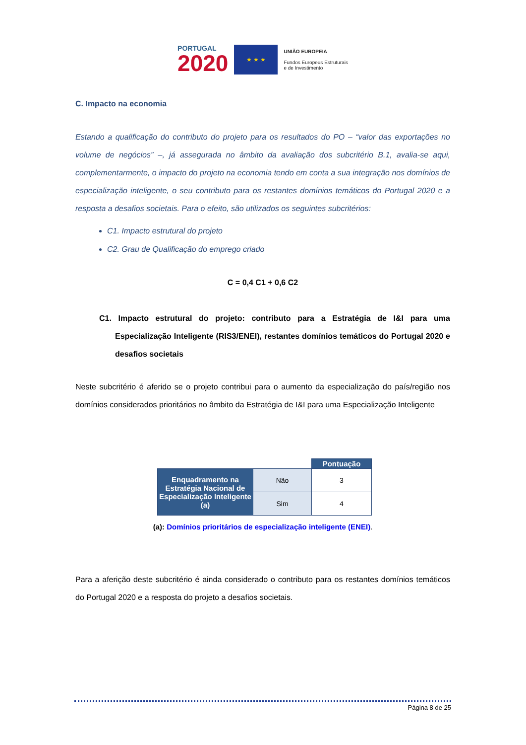PORTUGAL
2020
★ ★ ★
UNIÃO EUROPEIA
Fundos Europeus Estruturais
e de Investimento
C. Impacto na economia
Estando a qualificação do contributo do projeto para os resultados do PO – “valor das exportações no volume de negócios” –, já assegurada no âmbito da avaliação dos subcritério B.1, avalia-se aqui, complementarmente, o impacto do projeto na economia tendo em conta a sua integração nos domínios de especialização inteligente, o seu contributo para os restantes domínios temáticos do Portugal 2020 e a resposta a desafios societais. Para o efeito, são utilizados os seguintes subcritérios:
C1. Impacto estrutural do projeto
C2. Grau de Qualificação do emprego criado
C = 0,4 C1 + 0,6 C2
C1. Impacto estrutural do projeto: contributo para a Estratégia de I&I para uma Especialização Inteligente (RIS3/ENEI), restantes domínios temáticos do Portugal 2020 e desafios societais
Neste subcritério é aferido se o projeto contribui para o aumento da especialização do país/região nos domínios considerados prioritários no âmbito da Estratégia de I&I para uma Especialização Inteligente
| | | Pontuação |
| Enquadramento na Estratégia Nacional de Especialização Inteligente (a) | Não | 3 |
| | Sim | 4 |
(a): Domínios prioritários de especialização inteligente (ENEI).
Para a aferição deste subcritério é ainda considerado o contributo para os restantes domínios temáticos do Portugal 2020 e a resposta do projeto a desafios societais.
Página 8 de 25